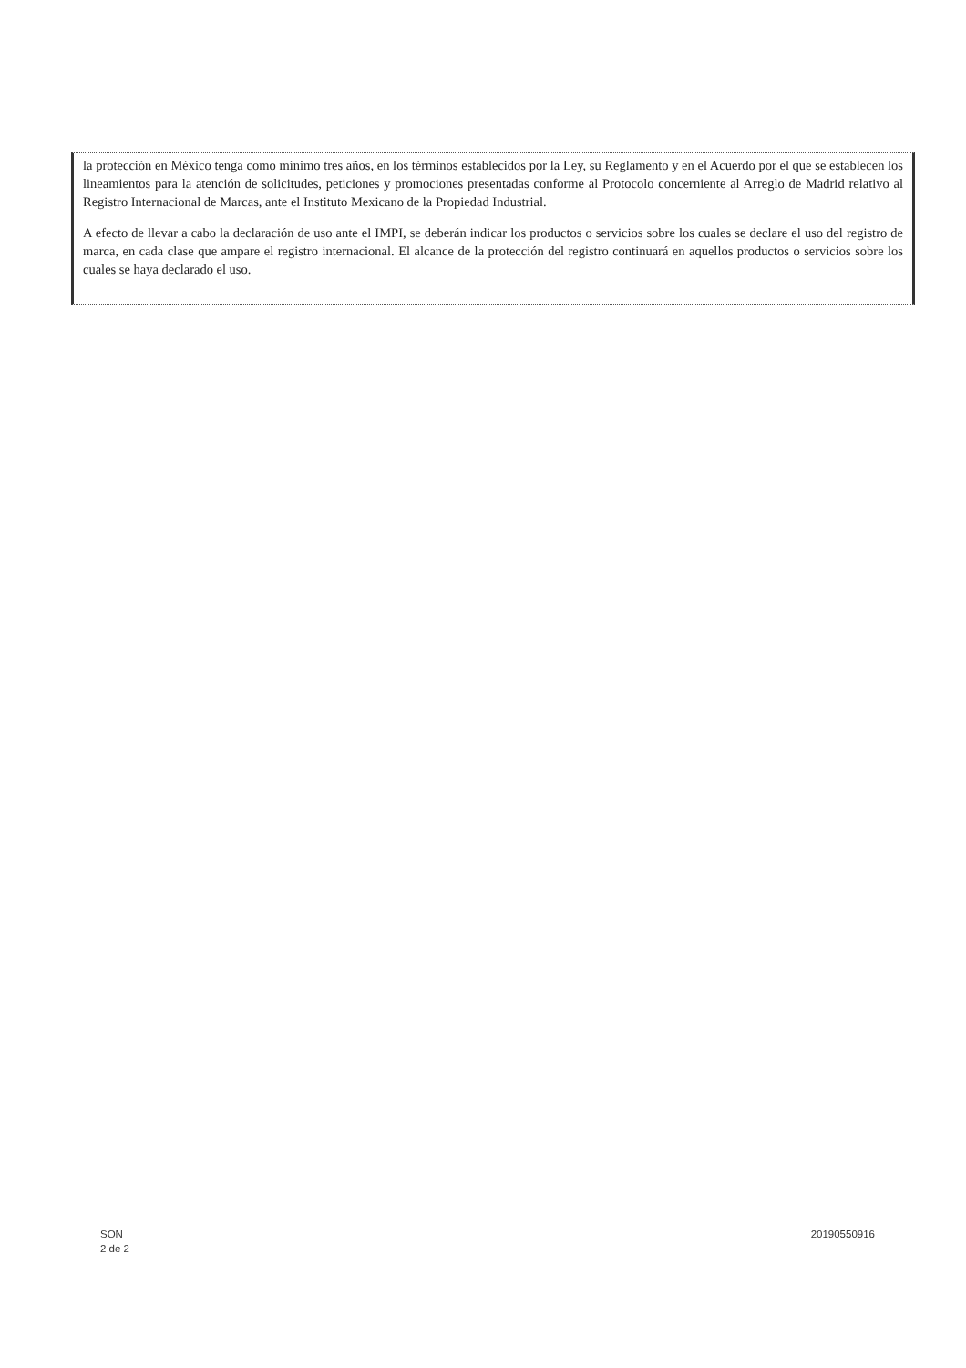la protección en México tenga como mínimo tres años, en los términos establecidos por la Ley, su Reglamento y en el Acuerdo por el que se establecen los lineamientos para la atención de solicitudes, peticiones y promociones presentadas conforme al Protocolo concerniente al Arreglo de Madrid relativo al Registro Internacional de Marcas, ante el Instituto Mexicano de la Propiedad Industrial.
A efecto de llevar a cabo la declaración de uso ante el IMPI, se deberán indicar los productos o servicios sobre los cuales se declare el uso del registro de marca, en cada clase que ampare el registro internacional. El alcance de la protección del registro continuará en aquellos productos o servicios sobre los cuales se haya declarado el uso.
SON
2 de 2
20190550916